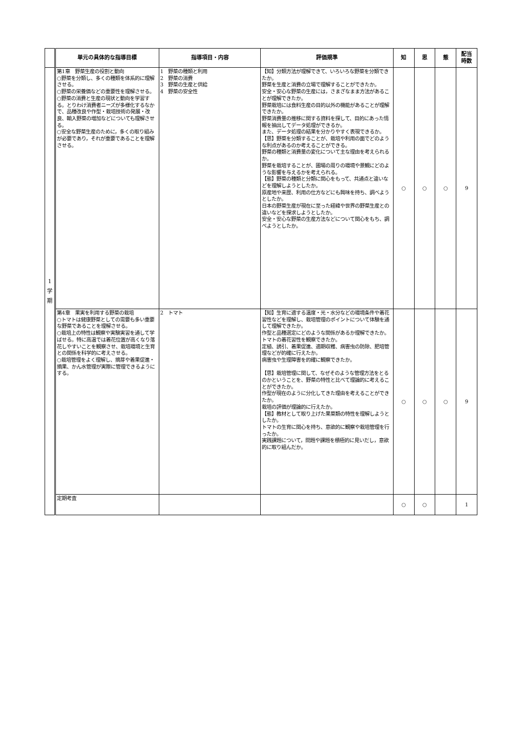| | 単元の具体的な指導目標 | 指導項目・内容 | 評価規準 | 知 | 思 | 態 | 配当 時数 |
| --- | --- | --- | --- | --- | --- | --- | --- |
| 1 学 期 | 第1章 野菜生産の役割と動向 ○野菜を分類し、多くの種類を体系的に理解させる。 ○野菜の栄養価などの重要性を理解させる。 ○野菜の消費と生産の現状と動向を学習する。とりわけ消費者ニーズが多様化するなかで、品種改良や作型・栽培技術の発展・改良、輸入野菜の増加などについても理解させる。 ○安全な野菜生産のために，多くの取り組みが必要であり，それが重要であることを理解させる。 | 1 野菜の種類と利用 2 野菜の消費 3 野菜の生産と供給 4 野菜の安全性 | 【知】分類方法が理解できて、いろいろな野菜を分類できたか。 野菜を生産と消費の立場で理解することができたか。 安全・安心な野菜の生産には，さまざなまま方法があることが理解できたか。 野菜栽培には食料生産の目的以外の機能があることが理解できたか。 野菜消費量の推移に関する資料を探して、目的にあった情報を抽出してデータ処理ができるか。 また、データ処理の結果を分かりやすく表現できるか。 【思】野菜を分類することが、栽培や利用の面でどのような利点があるのか考えることができる。 野菜の種類と消費量の変化について主な理由を考えられるか。 野菜を栽培することが、圃場の周りの環境や景観にどのような影響を与えるかを考えられる。 【態】野菜の種類と分類に関心をもって、共通点と違いなどを理解しようとしたか。 原産地や来歴、利用の仕方などにも興味を持ち、調べようとしたか。 日本の野菜生産が現在に至った経緯や世界の野菜生産との違いなどを探求しようとしたか。 安全・安心な野菜の生産方法などについて関心をもち、調べようとしたか。 | ○ | ○ | ○ | 9 |
| | 第4章 果実を利用する野菜の栽培 ○トマトは健康野菜としての需要も多い重要な野菜であることを理解させる。 ○栽培上の特性は観察や実験実習を通して学ばせる。特に高温では着花位置が高くなり落花しやすいことを観察させ、栽培環境と生育との関係を科学的に考えさせる。 ○栽培管理をよく理解し、摘芽や着果促進・摘果、かん水管理が実際に管理できるようにする。 | 2 トマト | 【知】生育に適する温度・光・水分などの環境条件や着花習性などを理解し、栽培管理のポイントについて体験を通して理解できたか。 作型と品種選定にどのような関係があるか理解できたか。 トマトの着花習性を観察できたか。 定植、誘引、着果促進、適期収穫、病害虫の防除、肥培管理などが的確に行えたか。 病害虫や生理障害を的確に観察できたか。 【思】栽培管理に関して、なぜそのような管理方法をとるのかということを、野菜の特性と比べて理論的に考えることができたか。 作型が現在のように分化してきた理由を考えることができたか。 栽培の評価が理論的に行えたか。 【態】教材として取り上げた果菜類の特性を理解しようとしたか。 トマトの生育に関心を持ち、意欲的に観察や栽培管理を行ったか。 実践課題について，問題や課題を積極的に見いだし，意欲的に取り組んだか。 | ○ | ○ | ○ | 9 |
| | 定期考査 | | | ○ | ○ | | 1 |